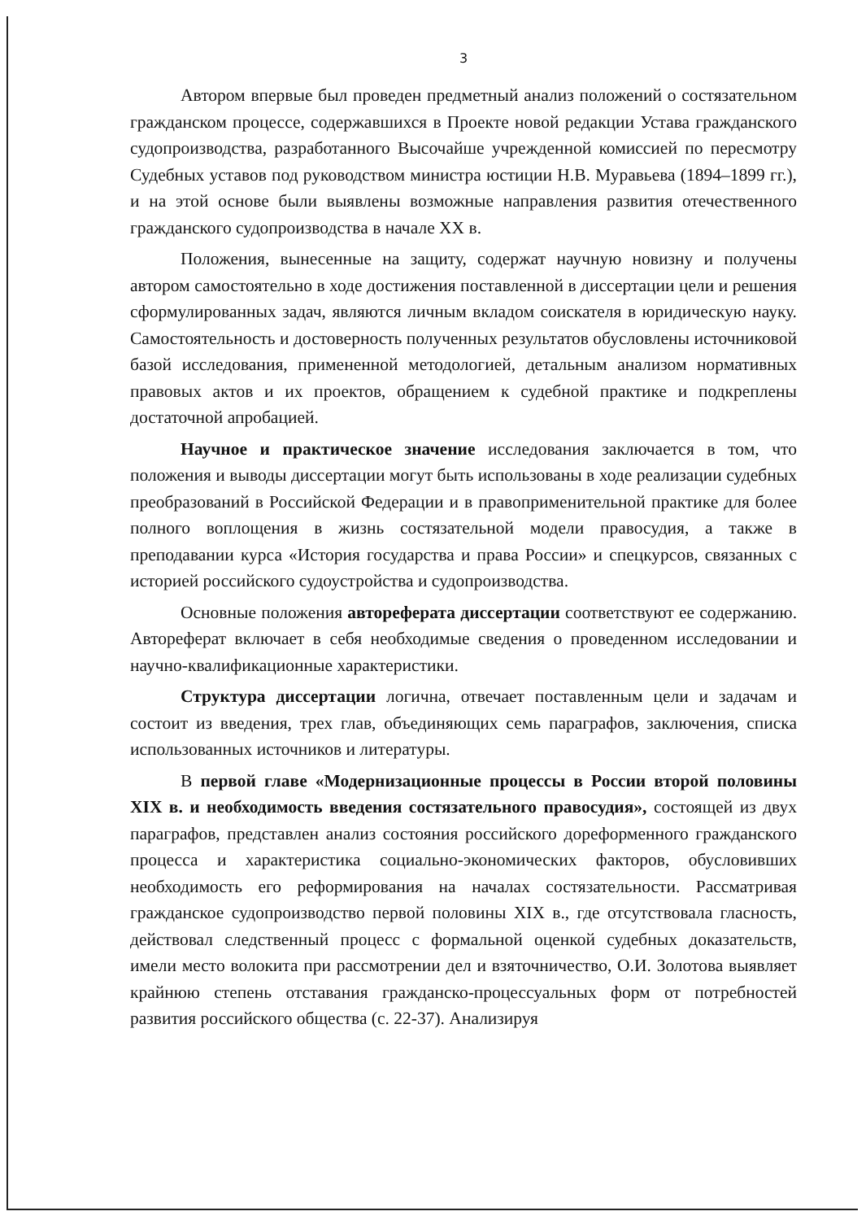3
Автором впервые был проведен предметный анализ положений о состязательном гражданском процессе, содержавшихся в Проекте новой редакции Устава гражданского судопроизводства, разработанного Высочайше учрежденной комиссией по пересмотру Судебных уставов под руководством министра юстиции Н.В. Муравьева (1894–1899 гг.), и на этой основе были выявлены возможные направления развития отечественного гражданского судопроизводства в начале XX в.
Положения, вынесенные на защиту, содержат научную новизну и получены автором самостоятельно в ходе достижения поставленной в диссертации цели и решения сформулированных задач, являются личным вкладом соискателя в юридическую науку. Самостоятельность и достоверность полученных результатов обусловлены источниковой базой исследования, примененной методологией, детальным анализом нормативных правовых актов и их проектов, обращением к судебной практике и подкреплены достаточной апробацией.
Научное и практическое значение исследования заключается в том, что положения и выводы диссертации могут быть использованы в ходе реализации судебных преобразований в Российской Федерации и в правоприменительной практике для более полного воплощения в жизнь состязательной модели правосудия, а также в преподавании курса «История государства и права России» и спецкурсов, связанных с историей российского судоустройства и судопроизводства.
Основные положения автореферата диссертации соответствуют ее содержанию. Автореферат включает в себя необходимые сведения о проведенном исследовании и научно-квалификационные характеристики.
Структура диссертации логична, отвечает поставленным цели и задачам и состоит из введения, трех глав, объединяющих семь параграфов, заключения, списка использованных источников и литературы.
В первой главе «Модернизационные процессы в России второй половины XIX в. и необходимость введения состязательного правосудия», состоящей из двух параграфов, представлен анализ состояния российского дореформенного гражданского процесса и характеристика социально-экономических факторов, обусловивших необходимость его реформирования на началах состязательности. Рассматривая гражданское судопроизводство первой половины XIX в., где отсутствовала гласность, действовал следственный процесс с формальной оценкой судебных доказательств, имели место волокита при рассмотрении дел и взяточничество, О.И. Золотова выявляет крайнюю степень отставания гражданско-процессуальных форм от потребностей развития российского общества (с. 22-37). Анализируя